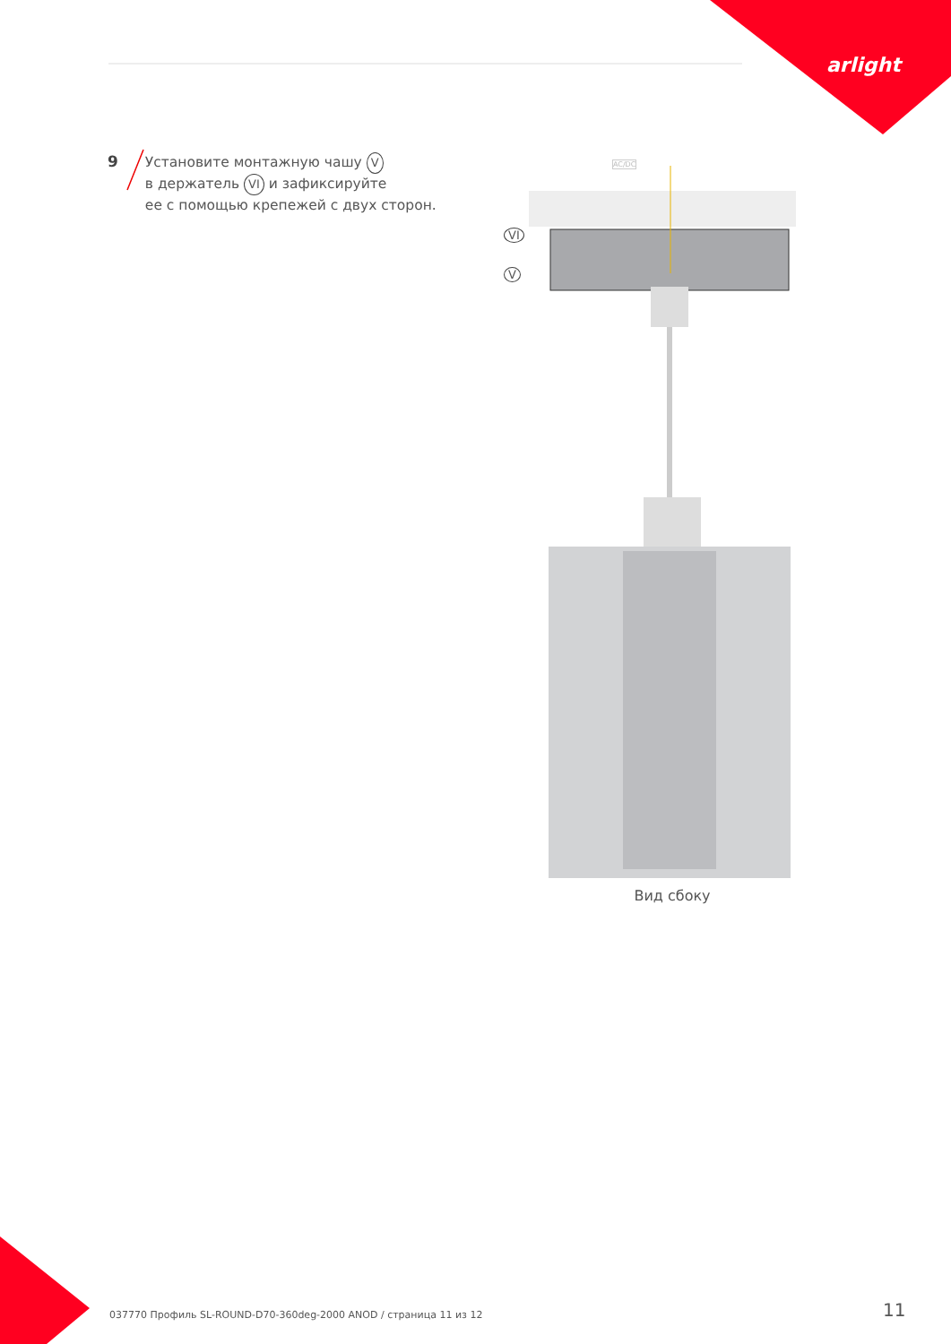arlight
9
Установите монтажную чашу V
в держатель VI и зафиксируйте
ее с помощью крепежей с двух сторон.
AC/DC
VI
V
Вид сбоку
037770 Профиль SL-ROUND-D70-360deg-2000 ANOD / страница 11 из 12
11